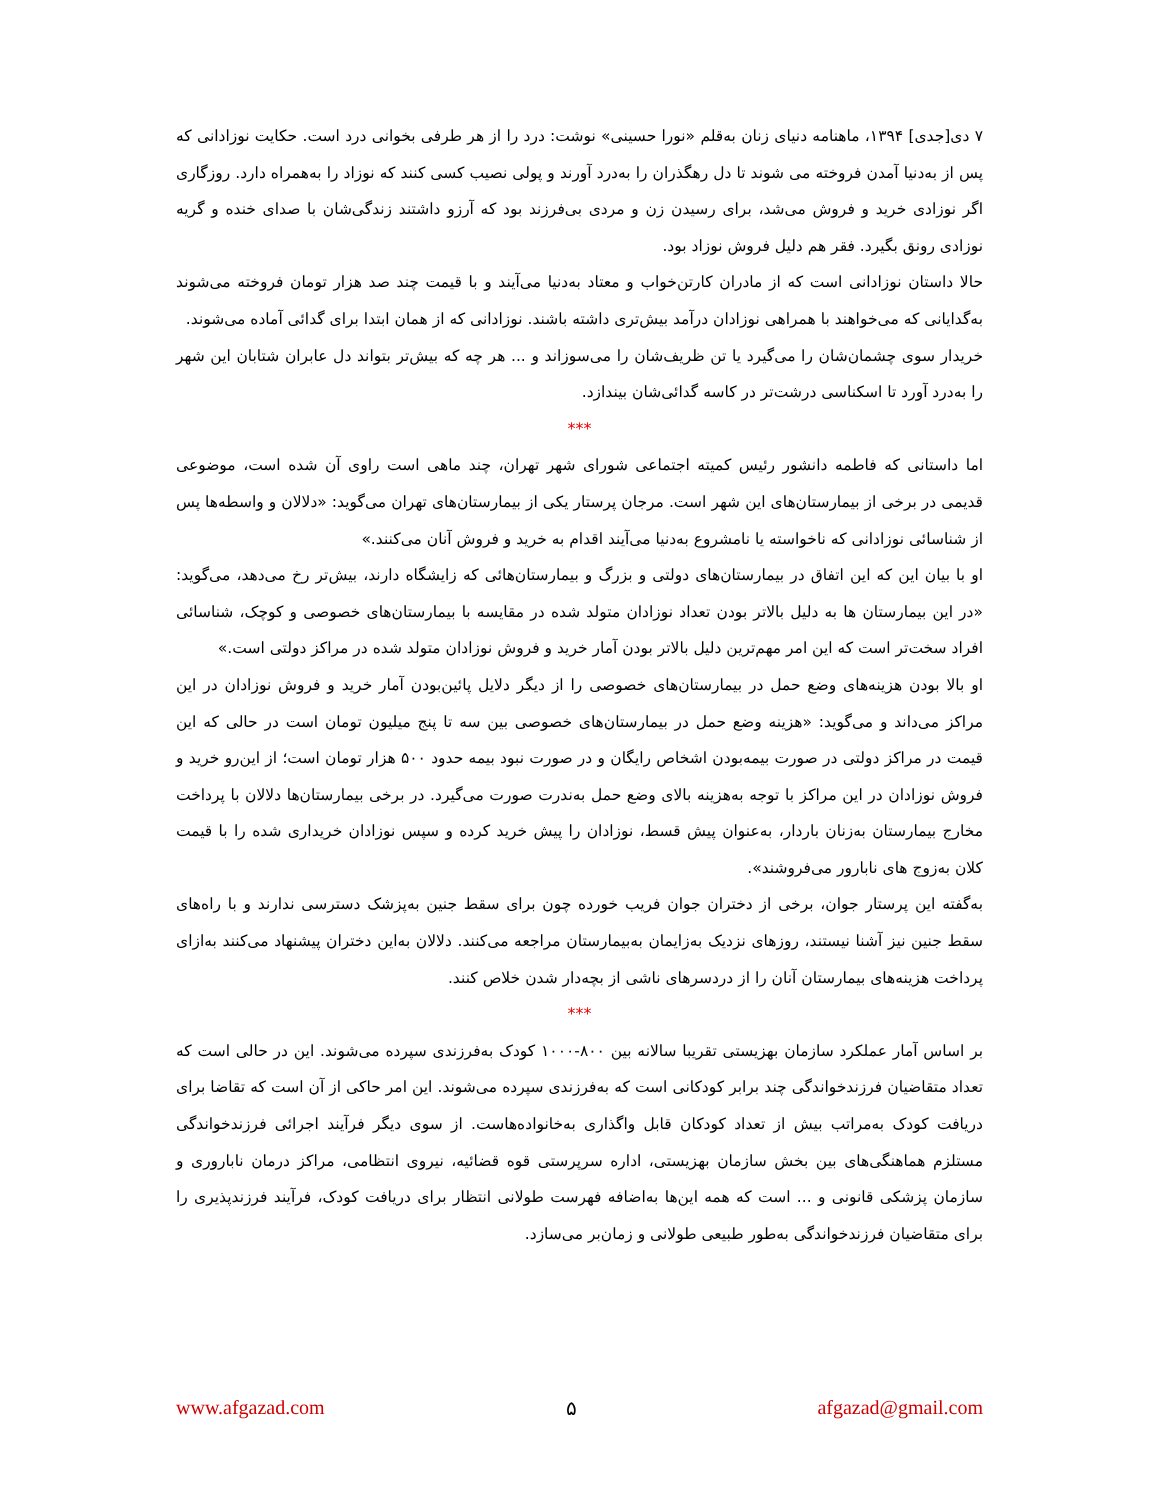۷ دی[جدی] ۱۳۹۴، ماهنامه دنیای زنان به‌قلم «نورا حسینی» نوشت: درد را از هر طرفی بخوانی درد است. حکایت نوزادانی که پس از به‌دنیا آمدن فروخته می شوند تا دل رهگذران را به‌درد آورند و پولی نصیب کسی کنند که نوزاد را به‌همراه دارد. روزگاری اگر نوزادی خرید و فروش می‌شد، برای رسیدن زن و مردی بی‌فرزند بود که آرزو داشتند زندگی‌شان با صدای خنده و گریه نوزادی رونق بگیرد. فقر هم دلیل فروش نوزاد بود.
حالا داستان نوزادانی است که از مادران کارتن‌خواب و معتاد به‌دنیا می‌آیند و با قیمت چند صد هزار تومان فروخته می‌شوند به‌گدایانی که می‌خواهند با همراهی نوزادان درآمد بیش‌تری داشته باشند. نوزادانی که از همان ابتدا برای گدائی آماده می‌شوند.
خریدار سوی چشمان‌شان را می‌گیرد یا تن ظریف‌شان را می‌سوزاند و ... هر چه که بیش‌تر بتواند دل عابران شتابان این شهر را به‌درد آورد تا اسکناسی درشت‌تر در کاسه گدائی‌شان بیندازد.
***
اما داستانی که فاطمه دانشور رئیس کمیته اجتماعی شورای شهر تهران، چند ماهی است راوی آن شده است، موضوعی قدیمی در برخی از بیمارستان‌های این شهر است. مرجان پرستار یکی از بیمارستان‌های تهران می‌گوید: «دلالان و واسطه‌ها پس از شناسائی نوزادانی که ناخواسته یا نامشروع به‌دنیا می‌آیند اقدام به خرید و فروش آنان می‌کنند.»
او با بیان این که این اتفاق در بیمارستان‌های دولتی و بزرگ و بیمارستان‌هائی که زایشگاه دارند، بیش‌تر رخ می‌دهد، می‌گوید: «در این بیمارستان ها به دلیل بالاتر بودن تعداد نوزادان متولد شده در مقایسه با بیمارستان‌های خصوصی و کوچک، شناسائی افراد سخت‌تر است که این امر مهم‌ترین دلیل بالاتر بودن آمار خرید و فروش نوزادان متولد شده در مراکز دولتی است.»
او بالا بودن هزینه‌های وضع حمل در بیمارستان‌های خصوصی را از دیگر دلایل پائین‌بودن آمار خرید و فروش نوزادان در این مراکز می‌داند و می‌گوید: «هزینه وضع حمل در بیمارستان‌های خصوصی بین سه تا پنج میلیون تومان است در حالی که این قیمت در مراکز دولتی در صورت بیمه‌بودن اشخاص رایگان و در صورت نبود بیمه حدود ۵۰۰ هزار تومان است؛ از این‌رو خرید و فروش نوزادان در این مراکز با توجه به‌هزینه بالای وضع حمل به‌ندرت صورت می‌گیرد. در برخی بیمارستان‌ها دلالان با پرداخت مخارج بیمارستان به‌زنان باردار، به‌عنوان پیش قسط، نوزادان را پیش خرید کرده و سپس نوزادان خریداری شده را با قیمت کلان به‌زوج های نابارور می‌فروشند».
به‌گفته این پرستار جوان، برخی از دختران جوان فریب خورده چون برای سقط جنین به‌پزشک دسترسی ندارند و با راه‌های سقط جنین نیز آشنا نیستند، روزهای نزدیک به‌زایمان به‌بیمارستان مراجعه می‌کنند. دلالان به‌این دختران پیشنهاد می‌کنند به‌ازای پرداخت هزینه‌های بیمارستان آنان را از دردسرهای ناشی از بچه‌دار شدن خلاص کنند.
***
بر اساس آمار عملکرد سازمان بهزیستی تقریبا سالانه بین ۸۰۰-۱۰۰۰ کودک به‌فرزندی سپرده می‌شوند. این در حالی است که تعداد متقاضیان فرزندخواندگی چند برابر کودکانی است که به‌فرزندی سپرده می‌شوند. این امر حاکی از آن است که تقاضا برای دریافت کودک به‌مراتب بیش از تعداد کودکان قابل واگذاری به‌خانواده‌هاست. از سوی دیگر فرآیند اجرائی فرزندخواندگی مستلزم هماهنگی‌های بین بخش سازمان بهزیستی، اداره سرپرستی قوه قضائیه، نیروی انتظامی، مراکز درمان ناباروری و سازمان پزشکی قانونی و ... است که همه این‌ها به‌اضافه فهرست طولانی انتظار برای دریافت کودک، فرآیند فرزندپذیری را برای متقاضیان فرزندخواندگی به‌طور طبیعی طولانی و زمان‌بر می‌سازد.
www.afgazad.com ۵ afgazad@gmail.com